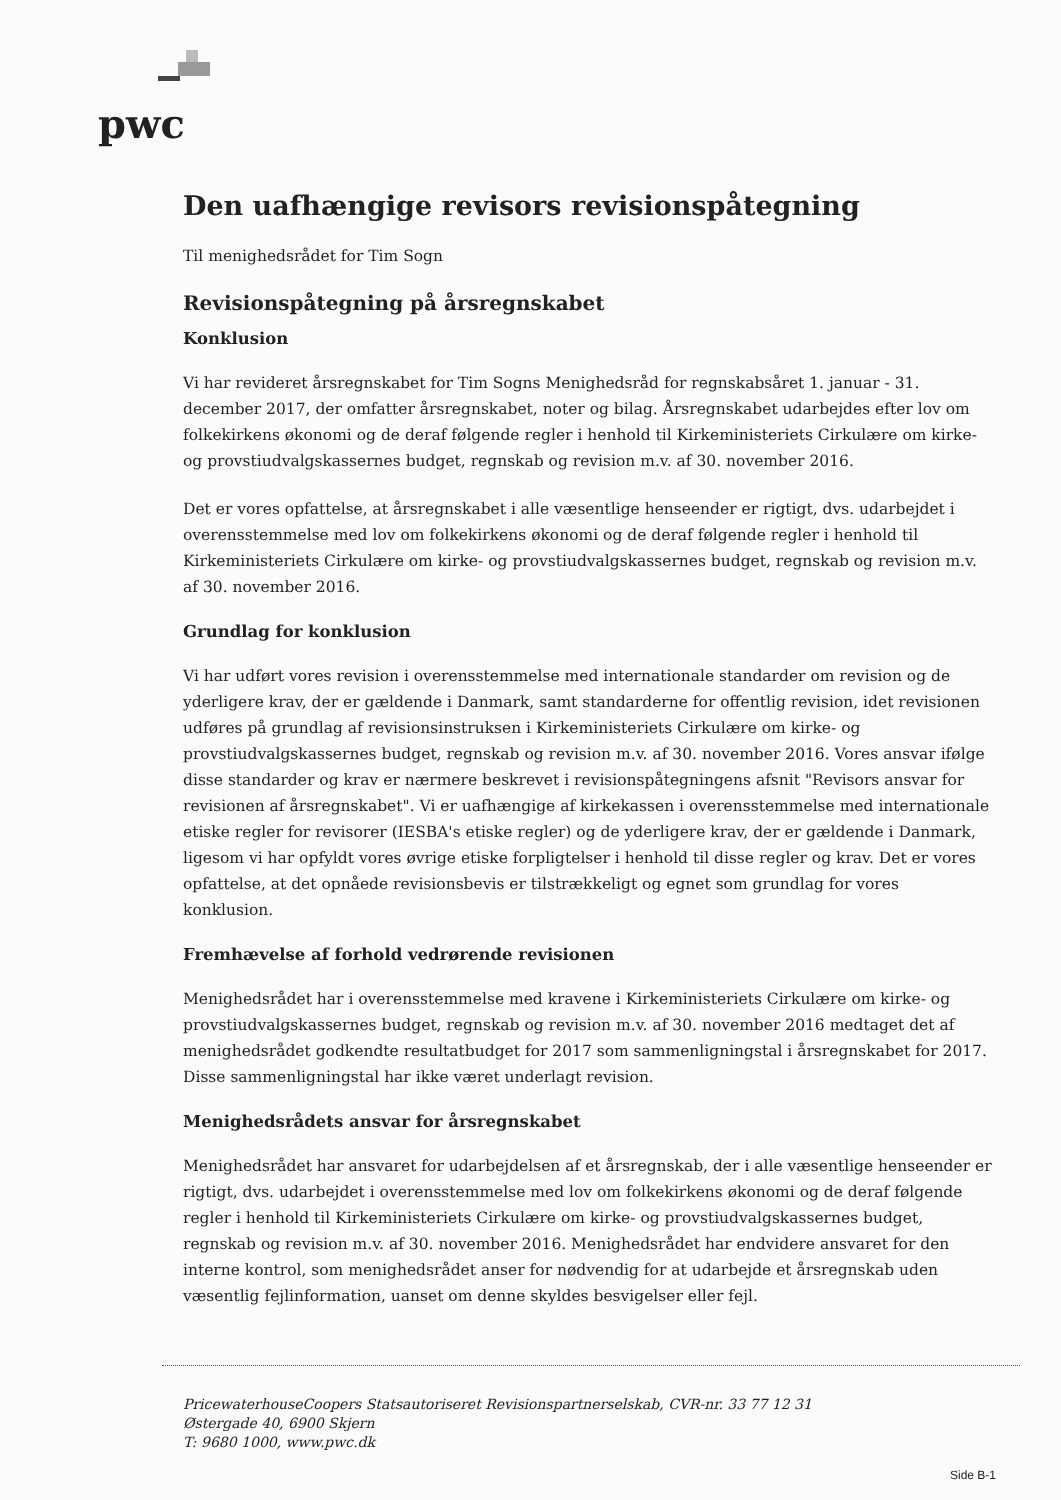pwc
Den uafhængige revisors revisionspåtegning
Til menighedsrådet for Tim Sogn
Revisionspåtegning på årsregnskabet
Konklusion
Vi har revideret årsregnskabet for Tim Sogns Menighedsråd for regnskabsåret 1. januar - 31. december 2017, der omfatter årsregnskabet, noter og bilag. Årsregnskabet udarbejdes efter lov om folkekirkens økonomi og de deraf følgende regler i henhold til Kirkeministeriets Cirkulære om kirke- og provstiudvalgskassernes budget, regnskab og revision m.v. af 30. november 2016.
Det er vores opfattelse, at årsregnskabet i alle væsentlige henseender er rigtigt, dvs. udarbejdet i overensstemmelse med lov om folkekirkens økonomi og de deraf følgende regler i henhold til Kirkeministeriets Cirkulære om kirke- og provstiudvalgskassernes budget, regnskab og revision m.v. af 30. november 2016.
Grundlag for konklusion
Vi har udført vores revision i overensstemmelse med internationale standarder om revision og de yderligere krav, der er gældende i Danmark, samt standarderne for offentlig revision, idet revisionen udføres på grundlag af revisionsinstruksen i Kirkeministeriets Cirkulære om kirke- og provstiudvalgskassernes budget, regnskab og revision m.v. af 30. november 2016. Vores ansvar ifølge disse standarder og krav er nærmere beskrevet i revisionspåtegningens afsnit "Revisors ansvar for revisionen af årsregnskabet". Vi er uafhængige af kirkekassen i overensstemmelse med internationale etiske regler for revisorer (IESBA's etiske regler) og de yderligere krav, der er gældende i Danmark, ligesom vi har opfyldt vores øvrige etiske forpligtelser i henhold til disse regler og krav. Det er vores opfattelse, at det opnåede revisionsbevis er tilstrækkeligt og egnet som grundlag for vores konklusion.
Fremhævelse af forhold vedrørende revisionen
Menighedsrådet har i overensstemmelse med kravene i Kirkeministeriets Cirkulære om kirke- og provstiudvalgskassernes budget, regnskab og revision m.v. af 30. november 2016 medtaget det af menighedsrådet godkendte resultatbudget for 2017 som sammenligningstal i årsregnskabet for 2017. Disse sammenligningstal har ikke været underlagt revision.
Menighedsrådets ansvar for årsregnskabet
Menighedsrådet har ansvaret for udarbejdelsen af et årsregnskab, der i alle væsentlige henseender er rigtigt, dvs. udarbejdet i overensstemmelse med lov om folkekirkens økonomi og de deraf følgende regler i henhold til Kirkeministeriets Cirkulære om kirke- og provstiudvalgskassernes budget, regnskab og revision m.v. af 30. november 2016. Menighedsrådet har endvidere ansvaret for den interne kontrol, som menighedsrådet anser for nødvendig for at udarbejde et årsregnskab uden væsentlig fejlinformation, uanset om denne skyldes besvigelser eller fejl.
PricewaterhouseCoopers Statsautoriseret Revisionspartnerselskab, CVR-nr. 33 77 12 31
Østergade 40, 6900 Skjern
T: 9680 1000, www.pwc.dk
Side B-1